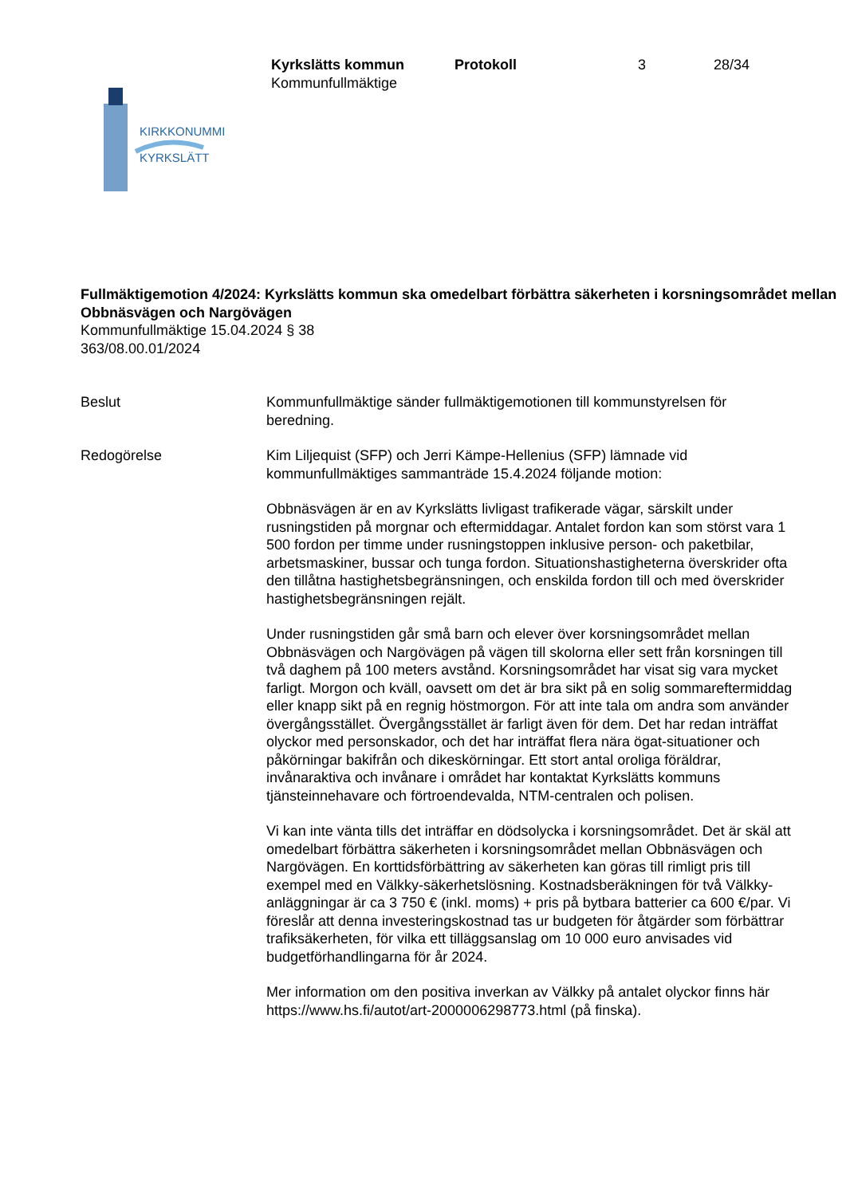KIRKKONUMMI
KYRKSLÄTT
Kyrkslätts kommun
Kommunfullmäktige
Protokoll 3 28/34
Fullmäktigemotion 4/2024: Kyrkslätts kommun ska omedelbart förbättra säkerheten i korsningsområdet mellan Obbnäsvägen och Nargövägen
Kommunfullmäktige 15.04.2024 § 38
363/08.00.01/2024
Beslut Kommunfullmäktige sänder fullmäktigemotionen till kommunstyrelsen för beredning.
Redogörelse Kim Liljequist (SFP) och Jerri Kämpe-Hellenius (SFP) lämnade vid kommunfullmäktiges sammanträde 15.4.2024 följande motion:
Obbnäsvägen är en av Kyrkslätts livligast trafikerade vägar, särskilt under rusningstiden på morgnar och eftermiddagar. Antalet fordon kan som störst vara 1 500 fordon per timme under rusningstoppen inklusive person- och paketbilar, arbetsmaskiner, bussar och tunga fordon. Situationshastigheterna överskrider ofta den tillåtna hastighetsbegränsningen, och enskilda fordon till och med överskrider hastighetsbegränsningen rejält.
Under rusningstiden går små barn och elever över korsningsområdet mellan Obbnäsvägen och Nargövägen på vägen till skolorna eller sett från korsningen till två daghem på 100 meters avstånd. Korsningsområdet har visat sig vara mycket farligt. Morgon och kväll, oavsett om det är bra sikt på en solig sommareftermiddag eller knapp sikt på en regnig höstmorgon. För att inte tala om andra som använder övergångsstället. Övergångsstället är farligt även för dem. Det har redan inträffat olyckor med personskador, och det har inträffat flera nära ögat-situationer och påkörningar bakifrån och dikeskörningar. Ett stort antal oroliga föräldrar, invånaraktiva och invånare i området har kontaktat Kyrkslätts kommuns tjänsteinnehavare och förtroendevalda, NTM-centralen och polisen.
Vi kan inte vänta tills det inträffar en dödsolycka i korsningsområdet. Det är skäl att omedelbart förbättra säkerheten i korsningsområdet mellan Obbnäsvägen och Nargövägen. En korttidsförbättring av säkerheten kan göras till rimligt pris till exempel med en Välkky-säkerhetslösning. Kostnadsberäkningen för två Välkky-anläggningar är ca 3 750 € (inkl. moms) + pris på bytbara batterier ca 600 €/par. Vi föreslår att denna investeringskostnad tas ur budgeten för åtgärder som förbättrar trafiksäkerheten, för vilka ett tilläggsanslag om 10 000 euro anvisades vid budgetförhandlingarna för år 2024.
Mer information om den positiva inverkan av Välkky på antalet olyckor finns här https://www.hs.fi/autot/art-2000006298773.html (på finska).